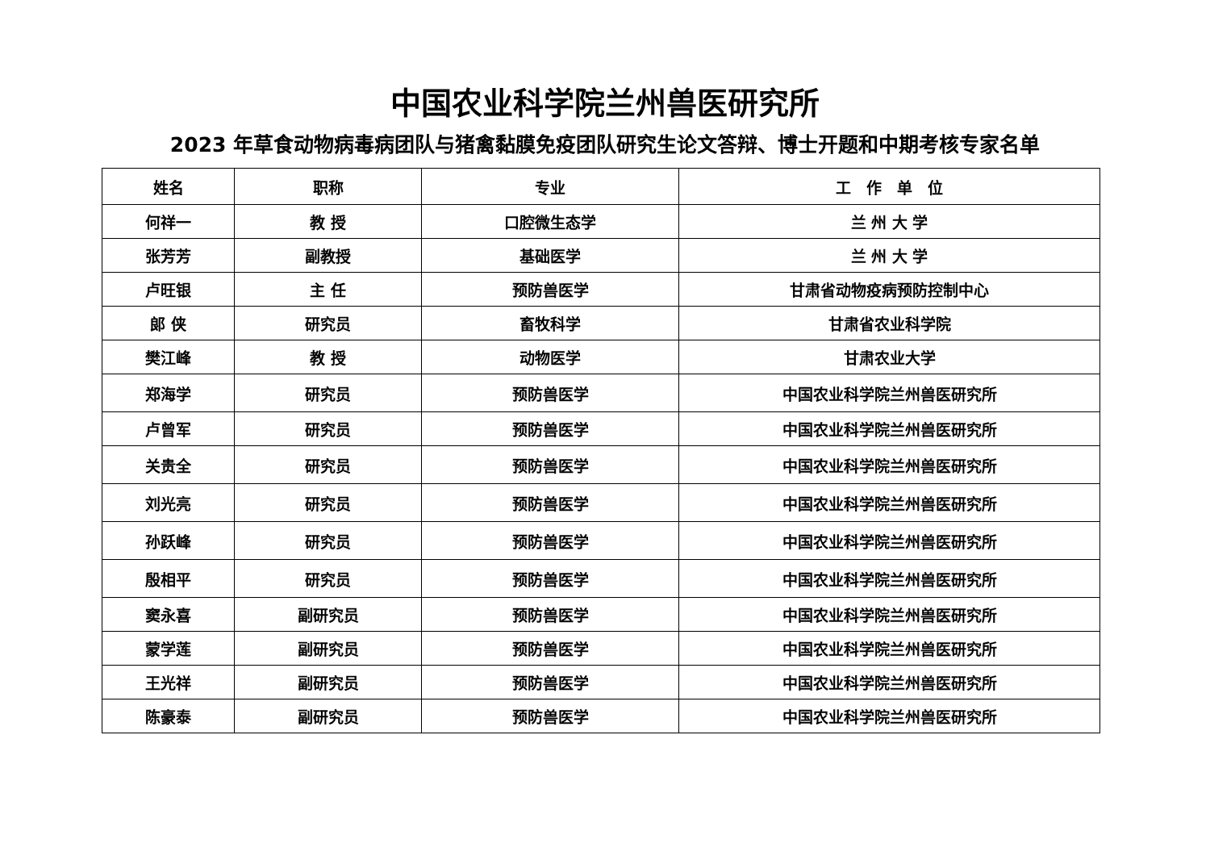中国农业科学院兰州兽医研究所
2023 年草食动物病毒病团队与猪禽黏膜免疫团队研究生论文答辩、博士开题和中期考核专家名单
| 姓名 | 职称 | 专业 | 工 作 单 位 |
| --- | --- | --- | --- |
| 何祥一 | 教 授 | 口腔微生态学 | 兰 州 大 学 |
| 张芳芳 | 副教授 | 基础医学 | 兰 州 大 学 |
| 卢旺银 | 主 任 | 预防兽医学 | 甘肃省动物疫病预防控制中心 |
| 郎 侠 | 研究员 | 畜牧科学 | 甘肃省农业科学院 |
| 樊江峰 | 教 授 | 动物医学 | 甘肃农业大学 |
| 郑海学 | 研究员 | 预防兽医学 | 中国农业科学院兰州兽医研究所 |
| 卢曾军 | 研究员 | 预防兽医学 | 中国农业科学院兰州兽医研究所 |
| 关贵全 | 研究员 | 预防兽医学 | 中国农业科学院兰州兽医研究所 |
| 刘光亮 | 研究员 | 预防兽医学 | 中国农业科学院兰州兽医研究所 |
| 孙跃峰 | 研究员 | 预防兽医学 | 中国农业科学院兰州兽医研究所 |
| 殷相平 | 研究员 | 预防兽医学 | 中国农业科学院兰州兽医研究所 |
| 窦永喜 | 副研究员 | 预防兽医学 | 中国农业科学院兰州兽医研究所 |
| 蒙学莲 | 副研究员 | 预防兽医学 | 中国农业科学院兰州兽医研究所 |
| 王光祥 | 副研究员 | 预防兽医学 | 中国农业科学院兰州兽医研究所 |
| 陈豪泰 | 副研究员 | 预防兽医学 | 中国农业科学院兰州兽医研究所 |